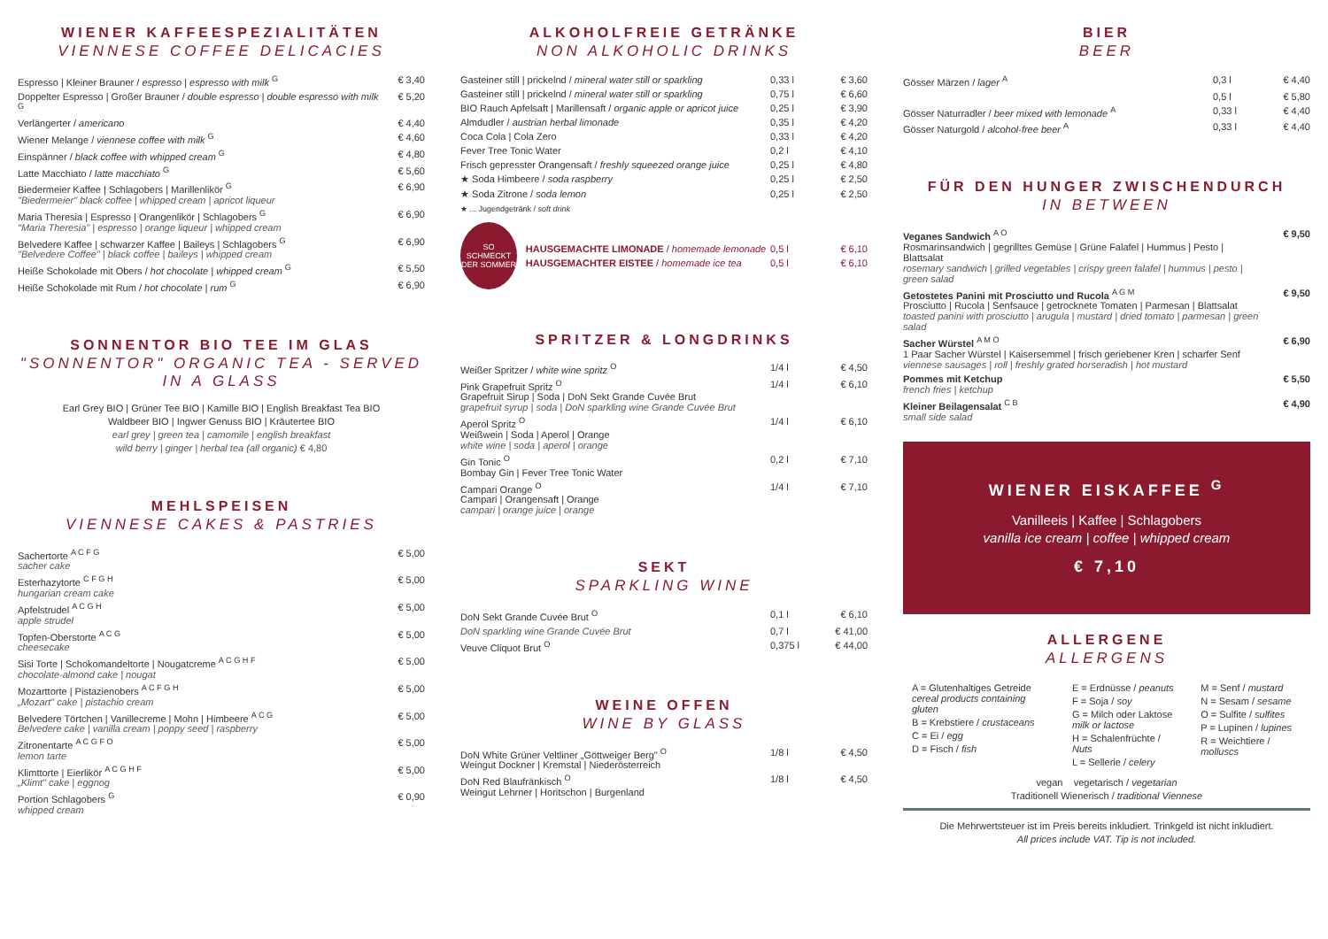WIENER KAFFEESPEZIALITÄTEN
VIENNESE COFFEE DELICACIES
| Espresso / Kleiner Brauner / espresso / espresso with milk <sup>G</sup> | € 3,40 |
| Doppelter Espresso / Großer Brauner / double espresso / double espresso with milk <sup>G</sup> | € 5,20 |
| Verlängerter / americano | € 4,40 |
| Wiener Melange / viennese coffee with milk <sup>G</sup> | € 4,60 |
| Einspänner / black coffee with whipped cream <sup>G</sup> | € 4,80 |
| Latte Macchiato / latte macchiato <sup>G</sup> | € 5,60 |
| Biedermeier Kaffee / Schlagobers / Marillenlikör <sup>G</sup> "Biedermeier" black coffee / whipped cream / apricot liqueur | € 6,90 |
| Maria Theresia / Espresso / Orangenlikör / Schlagobers <sup>G</sup> "Maria Theresia" / espresso / orange liqueur / whipped cream | € 6,90 |
| Belvedere Kaffee / schwarzer Kaffee / Baileys / Schlagobers <sup>G</sup> "Belvedere Coffee" / black coffee / baileys / whipped cream | € 6,90 |
| Heiße Schokolade mit Obers / hot chocolate / whipped cream <sup>G</sup> | € 5,50 |
| Heiße Schokolade mit Rum / hot chocolate / rum <sup>G</sup> | € 6,90 |
SONNENTOR BIO TEE IM GLAS
"SONNENTOR" ORGANIC TEA - SERVED IN A GLASS
Earl Grey BIO | Grüner Tee BIO | Kamille BIO | English Breakfast Tea BIO
Waldbeer BIO | Ingwer Genuss BIO | Kräutertee BIO
earl grey | green tea | camomile | english breakfast
wild berry | ginger | herbal tea (all organic) € 4,80
MEHLSPEISEN
VIENNESE CAKES & PASTRIES
| Sachertorte <sup>A C F G</sup> sacher cake | € 5,00 |
| Esterhazytorte <sup>C F G H</sup> hungarian cream cake | € 5,00 |
| Apfelstrudel <sup>A C G H</sup> apple strudel | € 5,00 |
| Topfen-Oberstorte <sup>A C G</sup> cheesecake | € 5,00 |
| Sisi Torte / Schokomandeltorte / Nougatcreme <sup>A C G H F</sup> chocolate-almond cake / nougat | € 5,00 |
| Mozarttorte / Pistazienobers <sup>A C F G H</sup> „Mozart" cake / pistachio cream | € 5,00 |
| Belvedere Törtchen / Vanillecreme / Mohn / Himbeere <sup>A C G</sup> Belvedere cake / vanilla cream / poppy seed / raspberry | € 5,00 |
| Zitronentarte <sup>A C G F O</sup> lemon tarte | € 5,00 |
| Klimttorte / Eierlikör <sup>A C G H F</sup> „Klimt" cake / eggnog | € 5,00 |
| Portion Schlagobers <sup>G</sup> whipped cream | € 0,90 |
ALKOHOLFREIE GETRÄNKE
NON ALKOHOLIC DRINKS
| Gasteiner still / prickelnd / mineral water still or sparkling | 0,33 l | € 3,60 |
| Gasteiner still / prickelnd / mineral water still or sparkling | 0,75 l | € 6,60 |
| BIO Rauch Apfelsaft / Marillensaft / organic apple or apricot juice | 0,25 l | € 3,90 |
| Almdudler / austrian herbal limonade | 0,35 l | € 4,20 |
| Coca Cola / Cola Zero | 0,33 l | € 4,20 |
| Fever Tree Tonic Water | 0,2 l | € 4,10 |
| Frisch gepresster Orangensaft / freshly squeezed orange juice | 0,25 l | € 4,80 |
| ★ Soda Himbeere / soda raspberry | 0,25 l | € 2,50 |
| ★ Soda Zitrone / soda lemon | 0,25 l | € 2,50 |
★ ... Jugendgetränk / soft drink
SO SCHMECKT DER SOMMER
| HAUSGEMACHTE LIMONADE / homemade lemonade | 0,5 l | € 6,10 |
| HAUSGEMACHTER EISTEE / homemade ice tea | 0,5 l | € 6,10 |
SPRITZER & LONGDRINKS
| Weißer Spritzer / white wine spritz <sup>O</sup> | 1/4 l | € 4,50 |
| Pink Grapefruit Spritz <sup>O</sup> Grapefruit Sirup / Soda / DoN Sekt Grande Cuvée Brut grapefruit syrup / soda / DoN sparkling wine Grande Cuvée Brut | 1/4 l | € 6,10 |
| Aperol Spritz <sup>O</sup> Weißwein / Soda / Aperol / Orange white wine / soda / aperol / orange | 1/4 l | € 6,10 |
| Gin Tonic <sup>O</sup> Bombay Gin / Fever Tree Tonic Water | 0,2 l | € 7,10 |
| Campari Orange <sup>O</sup> Campari / Orangensaft / Orange campari / orange juice / orange | 1/4 l | € 7,10 |
SEKT
SPARKLING WINE
| DoN Sekt Grande Cuvée Brut <sup>O</sup> | 0,1 l | € 6,10 |
| DoN sparkling wine Grande Cuvée Brut | 0,7 l | € 41,00 |
| Veuve Cliquot Brut <sup>O</sup> | 0,375 l | € 44,00 |
WEINE OFFEN
WINE BY GLASS
| DoN White Grüner Veltliner „Göttweiger Berg" <sup>O</sup> Weingut Dockner / Kremstal / Niederösterreich | 1/8 l | € 4,50 |
| DoN Red Blaufränkisch <sup>O</sup> Weingut Lehrner / Horitschon / Burgenland | 1/8 l | € 4,50 |
BIER
BEER
| Gösser Märzen / lager <sup>A</sup> | 0,3 l | € 4,40 |
| | 0,5 l | € 5,80 |
| Gösser Naturradler / beer mixed with lemonade <sup>A</sup> | 0,33 l | € 4,40 |
| Gösser Naturgold / alcohol-free beer <sup>A</sup> | 0,33 l | € 4,40 |
FÜR DEN HUNGER ZWISCHENDURCH
IN BETWEEN
| Veganes Sandwich <sup>A O</sup> Rosmarinsandwich / gegrilltes Gemüse / Grüne Falafel / Hummus / Pesto / Blattsalat rosemary sandwich / grilled vegetables / crispy green falafel / hummus / pesto / green salad | € 9,50 |
| Getostetes Panini mit Prosciutto und Rucola <sup>A G M</sup> Prosciutto / Rucola / Senfsauce / getrocknete Tomaten / Parmesan / Blattsalat toasted panini with prosciutto / arugula / mustard / dried tomato / parmesan / green salad | € 9,50 |
| Sacher Würstel <sup>A M O</sup> 1 Paar Sacher Würstel / Kaisersemmel / frisch geriebener Kren / scharfer Senf viennese sausages / roll / freshly grated horseradish / hot mustard | € 6,90 |
| Pommes mit Ketchup french fries / ketchup | € 5,50 |
| Kleiner Beilagensalat <sup>C B</sup> small side salad | € 4,90 |
WIENER EISKAFFEE <sup>G</sup>
Vanilleeis | Kaffee | Schlagobers
vanilla ice cream | coffee | whipped cream
€ 7,10
ALLERGENE
ALLERGENS
A = Glutenhaltiges Getreide
cereal products containing gluten
B = Krebstiere / crustaceans
C = Ei / egg
D = Fisch / fish
E = Erdnüsse / peanuts
F = Soja / soy
G = Milch oder Laktose
milk or lactose
H = Schalenfrüchte / Nuts
L = Sellerie / celery
M = Senf / mustard
N = Sesam / sesame
O = Sulfite / sulfites
P = Lupinen / lupines
R = Weichtiere / molluscs
vegan vegetarisch / vegetarian
Traditionell Wienerisch / traditional Viennese
Die Mehrwertsteuer ist im Preis bereits inkludiert. Trinkgeld ist nicht inkludiert.
All prices include VAT. Tip is not included.